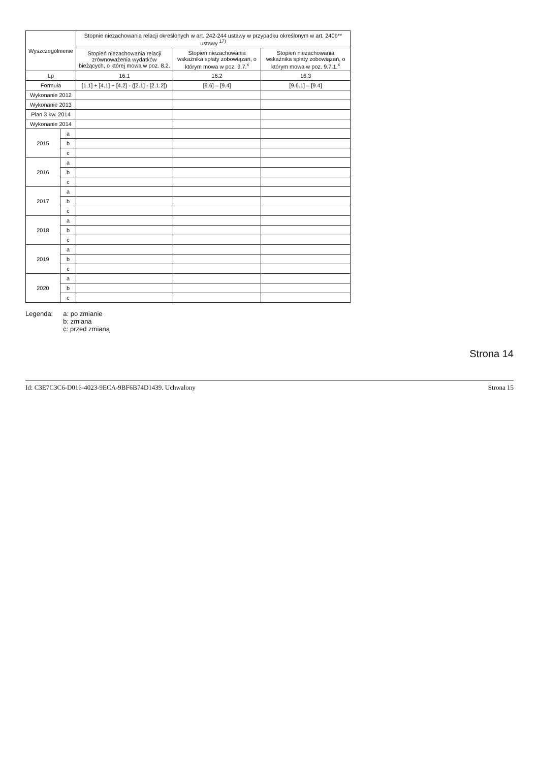| Wyszczególnienie | | Stopnie niezachowania relacji określonych w art. 242-244 ustawy w przypadku określonym w art. 240b** ustawy <sup>17)</sup> | | |
| --- | --- | --- | --- | --- |
| | | Stopień niezachowania relacji zrównoważenia wydatków bieżących, o której mowa w poz. 8.2. | Stopień niezachowania wskaźnika spłaty zobowiązań, o którym mowa w poz. 9.7.<sup>x</sup> | Stopień niezachowania wskaźnika spłaty zobowiązań, o którym mowa w poz. 9.7.1.<sup>x</sup> |
| Lp | | 16.1 | 16.2 | 16.3 |
| Formuła | | [1.1] + [4.1] + [4.2] - ([2.1] - [2.1.2]) | [9.6] – [9.4] | [9.6.1] – [9.4] |
| Wykonanie 2012 | | | | |
| Wykonanie 2013 | | | | |
| Plan 3 kw. 2014 | | | | |
| Wykonanie 2014 | | | | |
| 2015 | a | | | |
| | b | | | |
| | c | | | |
| 2016 | a | | | |
| | b | | | |
| | c | | | |
| 2017 | a | | | |
| | b | | | |
| | c | | | |
| 2018 | a | | | |
| | b | | | |
| | c | | | |
| 2019 | a | | | |
| | b | | | |
| | c | | | |
| 2020 | a | | | |
| | b | | | |
| | c | | | |
Legenda: a: po zmianie
b: zmiana
c: przed zmianą
Strona 14
Id: C3E7C3C6-D016-4023-9ECA-9BF6B74D1439. Uchwalony Strona 15